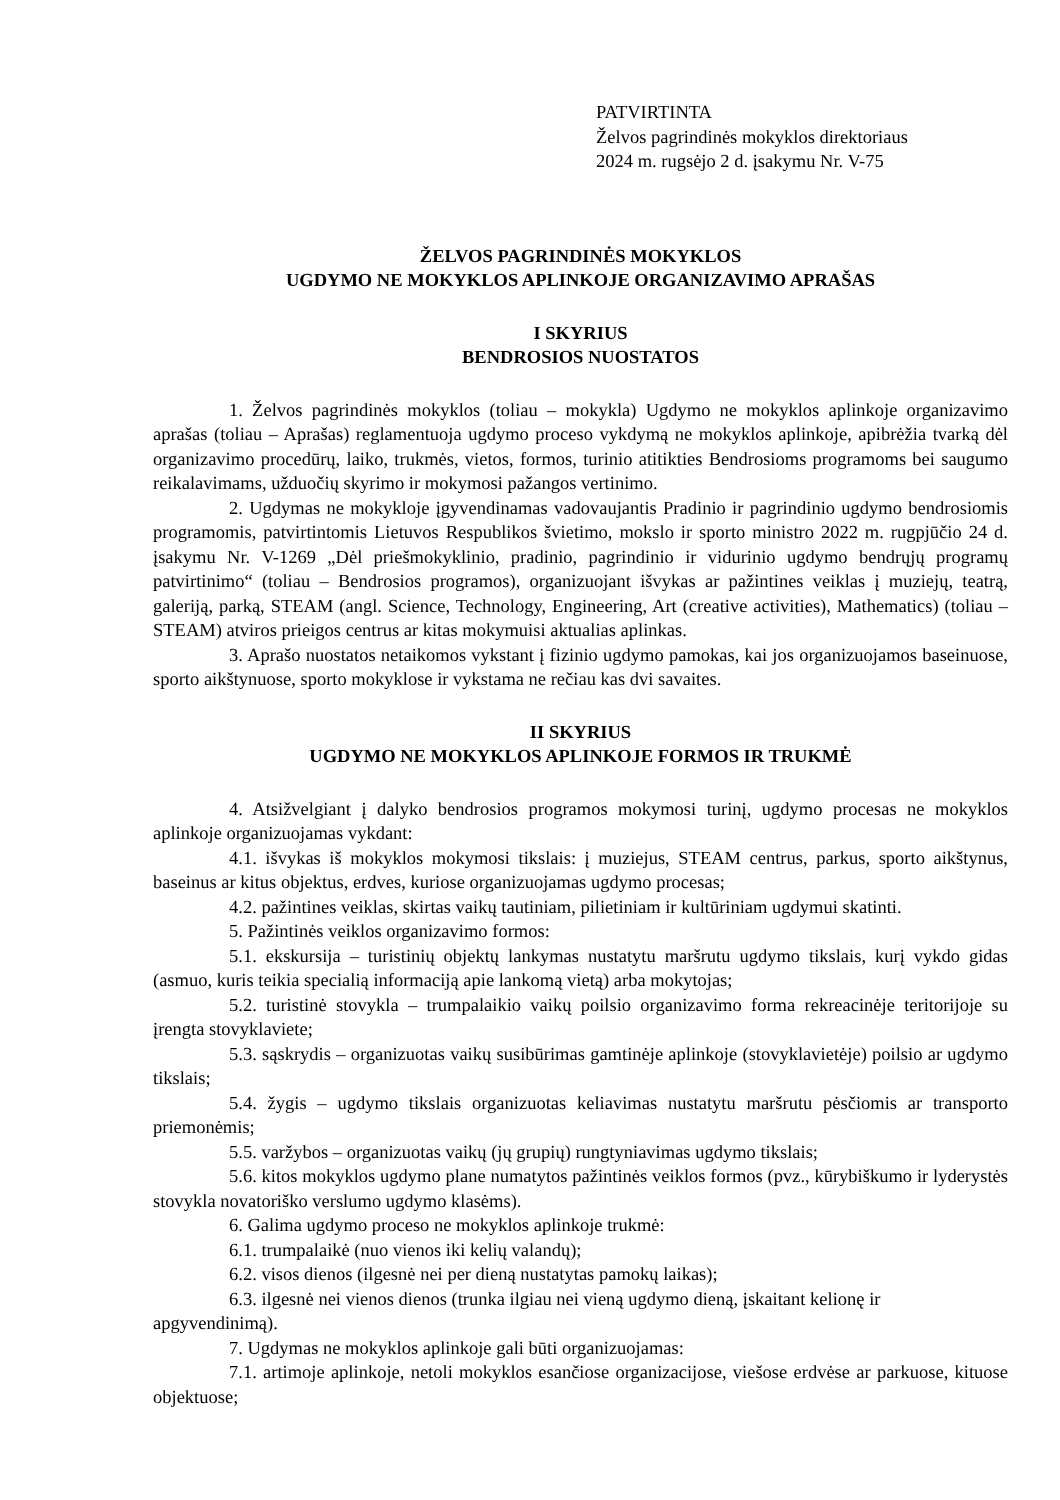PATVIRTINTA
Želvos pagrindinės mokyklos direktoriaus
2024 m. rugsėjo 2 d. įsakymu Nr. V-75
ŽELVOS PAGRINDINĖS MOKYKLOS
UGDYMO NE MOKYKLOS APLINKOJE ORGANIZAVIMO APRAŠAS
I SKYRIUS
BENDROSIOS NUOSTATOS
1. Želvos pagrindinės mokyklos (toliau – mokykla) Ugdymo ne mokyklos aplinkoje organizavimo aprašas (toliau – Aprašas) reglamentuoja ugdymo proceso vykdymą ne mokyklos aplinkoje, apibrėžia tvarką dėl organizavimo procedūrų, laiko, trukmės, vietos, formos, turinio atitikties Bendrosioms programoms bei saugumo reikalavimams, užduočių skyrimo ir mokymosi pažangos vertinimo.
2. Ugdymas ne mokykloje įgyvendinamas vadovaujantis Pradinio ir pagrindinio ugdymo bendrosiomis programomis, patvirtintomis Lietuvos Respublikos švietimo, mokslo ir sporto ministro 2022 m. rugpjūčio 24 d. įsakymu Nr. V-1269 „Dėl priešmokyklinio, pradinio, pagrindinio ir vidurinio ugdymo bendrųjų programų patvirtinimo“ (toliau – Bendrosios programos), organizuojant išvykas ar pažintines veiklas į muziejų, teatrą, galeriją, parką, STEAM (angl. Science, Technology, Engineering, Art (creative activities), Mathematics) (toliau – STEAM) atviros prieigos centrus ar kitas mokymuisi aktualias aplinkas.
3. Aprašo nuostatos netaikomos vykstant į fizinio ugdymo pamokas, kai jos organizuojamos baseinuose, sporto aikštynuose, sporto mokyklose ir vykstama ne rečiau kas dvi savaites.
II SKYRIUS
UGDYMO NE MOKYKLOS APLINKOJE FORMOS IR TRUKMĖ
4. Atsižvelgiant į dalyko bendrosios programos mokymosi turinį, ugdymo procesas ne mokyklos aplinkoje organizuojamas vykdant:
4.1. išvykas iš mokyklos mokymosi tikslais: į muziejus, STEAM centrus, parkus, sporto aikštynus, baseinus ar kitus objektus, erdves, kuriose organizuojamas ugdymo procesas;
4.2. pažintines veiklas, skirtas vaikų tautiniam, pilietiniam ir kultūriniam ugdymui skatinti.
5. Pažintinės veiklos organizavimo formos:
5.1. ekskursija – turistinių objektų lankymas nustatytu maršrutu ugdymo tikslais, kurį vykdo gidas (asmuo, kuris teikia specialią informaciją apie lankomą vietą) arba mokytojas;
5.2. turistinė stovykla – trumpalaikio vaikų poilsio organizavimo forma rekreacinėje teritorijoje su įrengta stovyklaviete;
5.3. sąskrydis – organizuotas vaikų susibūrimas gamtinėje aplinkoje (stovyklavietėje) poilsio ar ugdymo tikslais;
5.4. žygis – ugdymo tikslais organizuotas keliavimas nustatytu maršrutu pėsčiomis ar transporto priemonėmis;
5.5. varžybos – organizuotas vaikų (jų grupių) rungtyniavimas ugdymo tikslais;
5.6. kitos mokyklos ugdymo plane numatytos pažintinės veiklos formos (pvz., kūrybiškumo ir lyderystės stovykla novatoriško verslumo ugdymo klasėms).
6. Galima ugdymo proceso ne mokyklos aplinkoje trukmė:
6.1. trumpalaikė (nuo vienos iki kelių valandų);
6.2. visos dienos (ilgesnė nei per dieną nustatytas pamokų laikas);
6.3. ilgesnė nei vienos dienos (trunka ilgiau nei vieną ugdymo dieną, įskaitant kelionę ir apgyvendinimą).
7. Ugdymas ne mokyklos aplinkoje gali būti organizuojamas:
7.1. artimoje aplinkoje, netoli mokyklos esančiose organizacijose, viešose erdvėse ar parkuose, kituose objektuose;